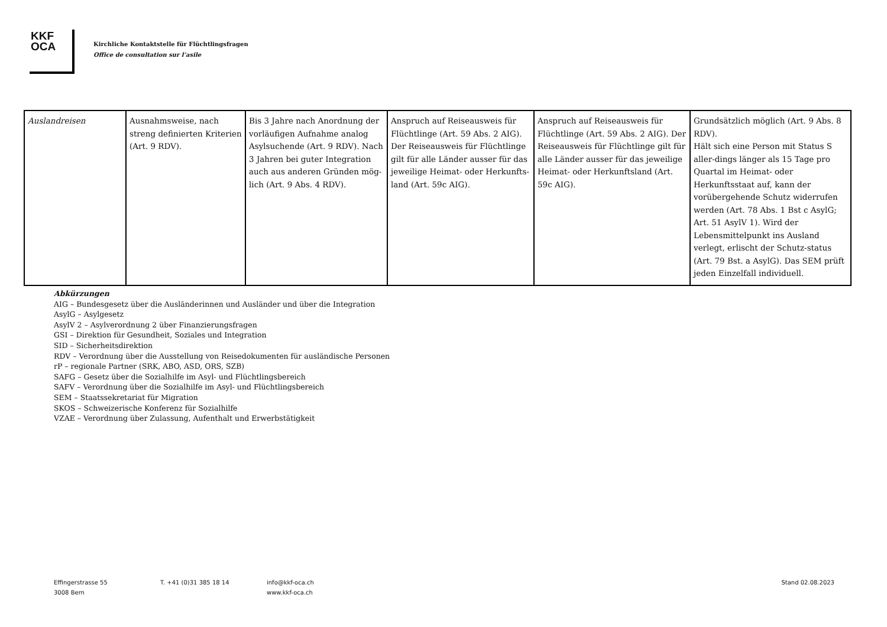KKF
OCA
Kirchliche Kontaktstelle für Flüchtlingsfragen
Office de consultation sur l’asile
| Auslandreisen | Ausnahmsweise, nach streng definierten Kriterien (Art. 9 RDV). | Bis 3 Jahre nach Anordnung der vorläufigen Aufnahme analog Asylsuchende (Art. 9 RDV). Nach 3 Jahren bei guter Integration auch aus anderen Gründen mög-lich (Art. 9 Abs. 4 RDV). | Anspruch auf Reiseausweis für Flüchtlinge (Art. 59 Abs. 2 AIG). Der Reiseausweis für Flüchtlinge gilt für alle Länder ausser für das jeweilige Heimat- oder Herkunfts-land (Art. 59c AIG). | Anspruch auf Reiseausweis für Flüchtlinge (Art. 59 Abs. 2 AIG). Der Reiseausweis für Flüchtlinge gilt für alle Länder ausser für das jeweilige Heimat- oder Herkunftsland (Art. 59c AIG). | Grundsätzlich möglich (Art. 9 Abs. 8 RDV). Hält sich eine Person mit Status S aller-dings länger als 15 Tage pro Quartal im Heimat- oder Herkunftsstaat auf, kann der vorübergehende Schutz widerrufen werden (Art. 78 Abs. 1 Bst c AsylG; Art. 51 AsylV 1). Wird der Lebensmittelpunkt ins Ausland verlegt, erlischt der Schutz-status (Art. 79 Bst. a AsylG). Das SEM prüft jeden Einzelfall individuell. |
Abkürzungen
AIG – Bundesgesetz über die Ausländerinnen und Ausländer und über die Integration
AsylG – Asylgesetz
AsylV 2 – Asylverordnung 2 über Finanzierungsfragen
GSI – Direktion für Gesundheit, Soziales und Integration
SID – Sicherheitsdirektion
RDV – Verordnung über die Ausstellung von Reisedokumenten für ausländische Personen
rP – regionale Partner (SRK, ABO, ASD, ORS, SZB)
SAFG – Gesetz über die Sozialhilfe im Asyl- und Flüchtlingsbereich
SAFV – Verordnung über die Sozialhilfe im Asyl- und Flüchtlingsbereich
SEM – Staatssekretariat für Migration
SKOS – Schweizerische Konferenz für Sozialhilfe
VZAE – Verordnung über Zulassung, Aufenthalt und Erwerbstätigkeit
Effingerstrasse 55
3008 Bern
T. +41 (0)31 385 18 14 info@kkf-oca.ch
www.kkf-oca.ch
Stand 02.08.2023